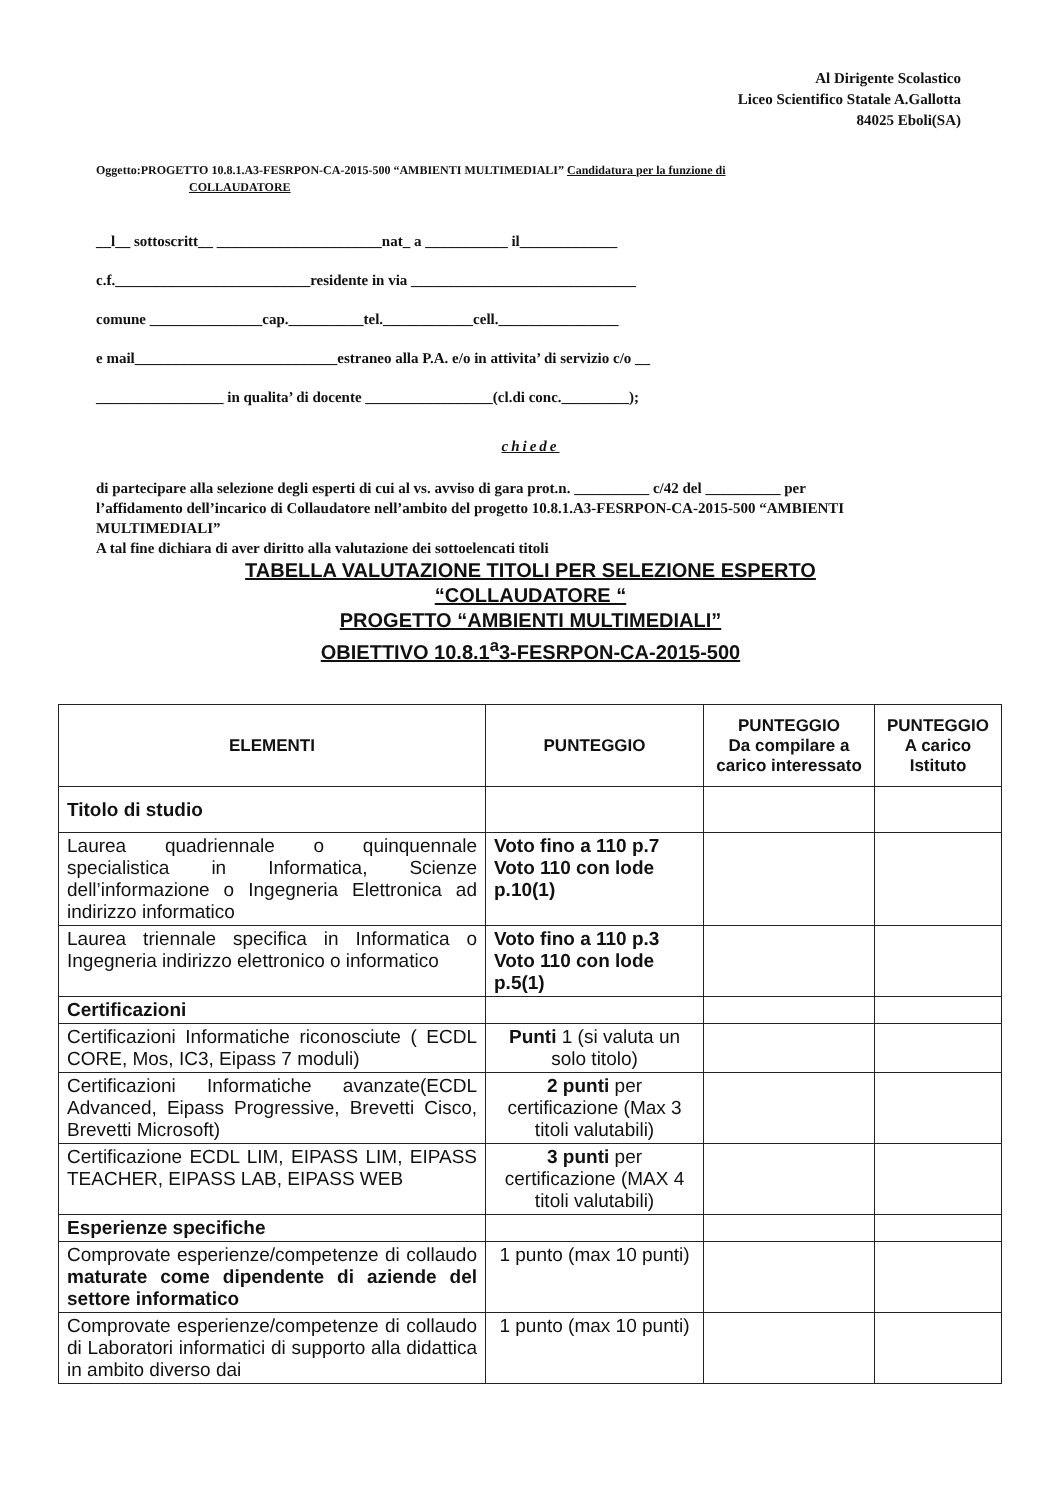Al Dirigente Scolastico
Liceo Scientifico Statale A.Gallotta
84025 Eboli(SA)
Oggetto:PROGETTO 10.8.1.A3-FESRPON-CA-2015-500 “AMBIENTI MULTIMEDIALI” Candidatura per la funzione di
COLLAUDATORE
__l__ sottoscritt__ ______________________nat_ a ___________ il_____________
c.f.__________________________residente in via ______________________________
comune _______________cap.__________tel.____________cell.________________
e mail___________________________estraneo alla P.A. e/o in attivita’ di servizio c/o __
_________________ in qualita’ di docente _________________(cl.di conc._________);
chiede
di partecipare alla selezione degli esperti di cui al vs. avviso di gara prot.n. __________ c/42 del __________ per l’affidamento dell’incarico di Collaudatore nell’ambito del progetto 10.8.1.A3-FESRPON-CA-2015-500 “AMBIENTI MULTIMEDIALI”
A tal fine dichiara di aver diritto alla valutazione dei sottoelencati titoli
TABELLA VALUTAZIONE TITOLI PER SELEZIONE ESPERTO
“COLLAUDATORE “
PROGETTO “AMBIENTI MULTIMEDIALI”
OBIETTIVO 10.8.1<sup>a</sup>3-FESRPON-CA-2015-500
| ELEMENTI | PUNTEGGIO | PUNTEGGIO Da compilare a carico interessato | PUNTEGGIO A carico Istituto |
| --- | --- | --- | --- |
| Titolo di studio | | | |
| Laurea quadriennale o quinquennale specialistica in Informatica, Scienze dell’informazione o Ingegneria Elettronica ad indirizzo informatico | Voto fino a 110 p.7 Voto 110 con lode p.10(1) | | |
| Laurea triennale specifica in Informatica o Ingegneria indirizzo elettronico o informatico | Voto fino a 110 p.3 Voto 110 con lode p.5(1) | | |
| Certificazioni | | | |
| Certificazioni Informatiche riconosciute ( ECDL CORE, Mos, IC3, Eipass 7 moduli) | Punti 1 (si valuta un solo titolo) | | |
| Certificazioni Informatiche avanzate(ECDL Advanced, Eipass Progressive, Brevetti Cisco, Brevetti Microsoft) | 2 punti per certificazione (Max 3 titoli valutabili) | | |
| Certificazione ECDL LIM, EIPASS LIM, EIPASS TEACHER, EIPASS LAB, EIPASS WEB | 3 punti per certificazione (MAX 4 titoli valutabili) | | |
| Esperienze specifiche | | | |
| Comprovate esperienze/competenze di collaudo maturate come dipendente di aziende del settore informatico | 1 punto (max 10 punti) | | |
| Comprovate esperienze/competenze di collaudo di Laboratori informatici di supporto alla didattica in ambito diverso dai | 1 punto (max 10 punti) | | |